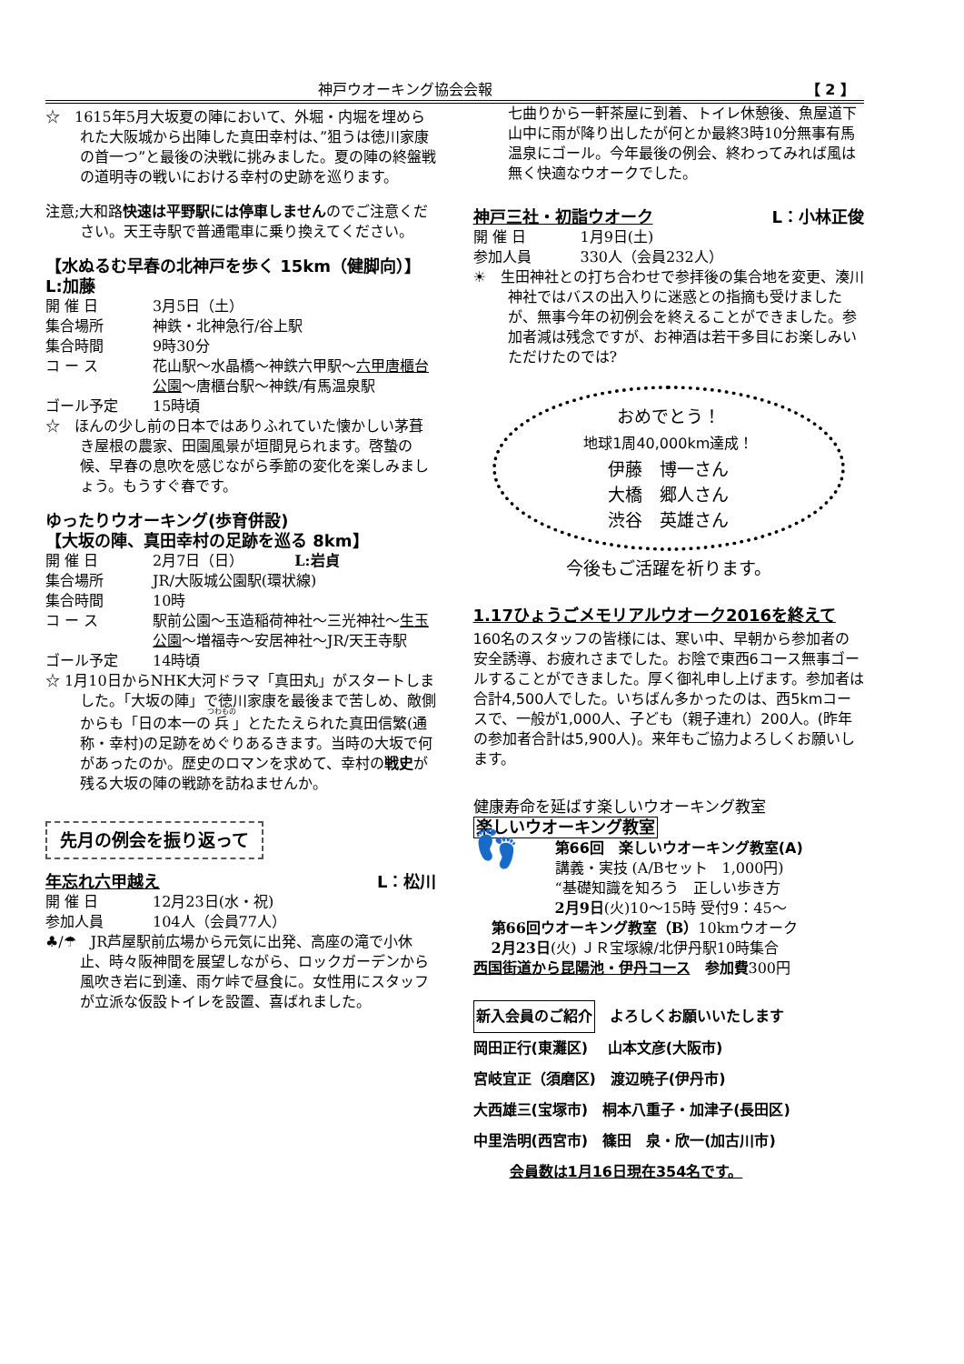神戸ウオーキング協会会報 【 2 】
☆　1615年5月大坂夏の陣において、外堀・内堀を埋められた大阪城から出陣した真田幸村は、”狙うは徳川家康の首一つ”と最後の決戦に挑みました。夏の陣の終盤戦の道明寺の戦いにおける幸村の史跡を巡ります。
注意;大和路快速は平野駅には停車しませんのでご注意ください。天王寺駅で普通電車に乗り換えてください。
【水ぬるむ早春の北神戸を歩く 15km（健脚向）】 L:加藤
開 催 日 3月5日（土）
集合場所 神鉄・北神急行/谷上駅
集合時間 9時30分
コ ー ス 花山駅～水晶橋～神鉄六甲駅～六甲唐櫃台公園～唐櫃台駅～神鉄/有馬温泉駅
ゴール予定 15時頃
☆　ほんの少し前の日本ではありふれていた懐かしい茅葺き屋根の農家、田園風景が垣間見られます。啓蟄の候、早春の息吹を感じながら季節の変化を楽しみましょう。もうすぐ春です。
ゆったりウオーキング(歩育併設)
【大坂の陣、真田幸村の足跡を巡る 8km】
開 催 日 2月7日（日）　　　　L:岩貞
集合場所 JR/大阪城公園駅(環状線)
集合時間 10時
コ ー ス 駅前公園～玉造稲荷神社～三光神社～生玉公園～増福寺～安居神社～JR/天王寺駅
ゴール予定 14時頃
☆ 1月10日からNHK大河ドラマ「真田丸」がスタートしました。「大坂の陣」で徳川家康を最後まで苦しめ、敵側からも「日の本一の兵」とたたえられた真田信繁(通称・幸村)の足跡をめぐりあるきます。当時の大坂で何があったのか。歴史のロマンを求めて、幸村の戦史が残る大坂の陣の戦跡を訪ねませんか。
先月の例会を振り返って
年忘れ六甲越え L：松川
開 催 日 12月23日(水・祝)
参加人員 104人（会員77人）
♣/☂　JR芦屋駅前広場から元気に出発、高座の滝で小休止、時々阪神間を展望しながら、ロックガーデンから風吹き岩に到達、雨ケ峠で昼食に。女性用にスタッフが立派な仮設トイレを設置、喜ばれました。
七曲りから一軒茶屋に到着、トイレ休憩後、魚屋道下山中に雨が降り出したが何とか最終3時10分無事有馬温泉にゴール。今年最後の例会、終わってみれば風は無く快適なウオークでした。
神戸三社・初詣ウオーク L：小林正俊
開 催 日 1月9日(土)
参加人員 330人（会員232人）
☀　生田神社との打ち合わせで参拝後の集合地を変更、湊川神社ではバスの出入りに迷惑との指摘も受けましたが、無事今年の初例会を終えることができました。参加者減は残念ですが、お神酒は若干多目にお楽しみいただけたのでは?
おめでとう！
地球1周40,000km達成！
伊藤　博一さん
大橋　郷人さん
渋谷　英雄さん
今後もご活躍を祈ります。
1.17ひょうごメモリアルウオーク2016を終えて
160名のスタッフの皆様には、寒い中、早朝から参加者の安全誘導、お疲れさまでした。お陰で東西6コース無事ゴールすることができました。厚く御礼申し上げます。参加者は合計4,500人でした。いちばん多かったのは、西5kmコースで、一般が1,000人、子ども（親子連れ）200人。(昨年の参加者合計は5,900人)。来年もご協力よろしくお願いします。
健康寿命を延ばす楽しいウオーキング教室
楽しいウオーキング教室
👣
第66回　楽しいウオーキング教室(A)
講義・実技 (A/Bセット　1,000円)
“基礎知識を知ろう　正しい歩き方
2月9日(火)10～15時 受付9：45～
第66回ウオーキング教室（B）10kmウオーク
2月23日(火) ＪＲ宝塚線/北伊丹駅10時集合
西国街道から昆陽池・伊丹コース　参加費300円
新入会員のご紹介　よろしくお願いいたします
岡田正行(東灘区)　 山本文彦(大阪市)
宮岐宜正（須磨区)　渡辺暁子(伊丹市)
大西雄三(宝塚市)　桐本八重子・加津子(長田区)
中里浩明(西宮市)　篠田　泉・欣一(加古川市)
会員数は1月16日現在354名です。